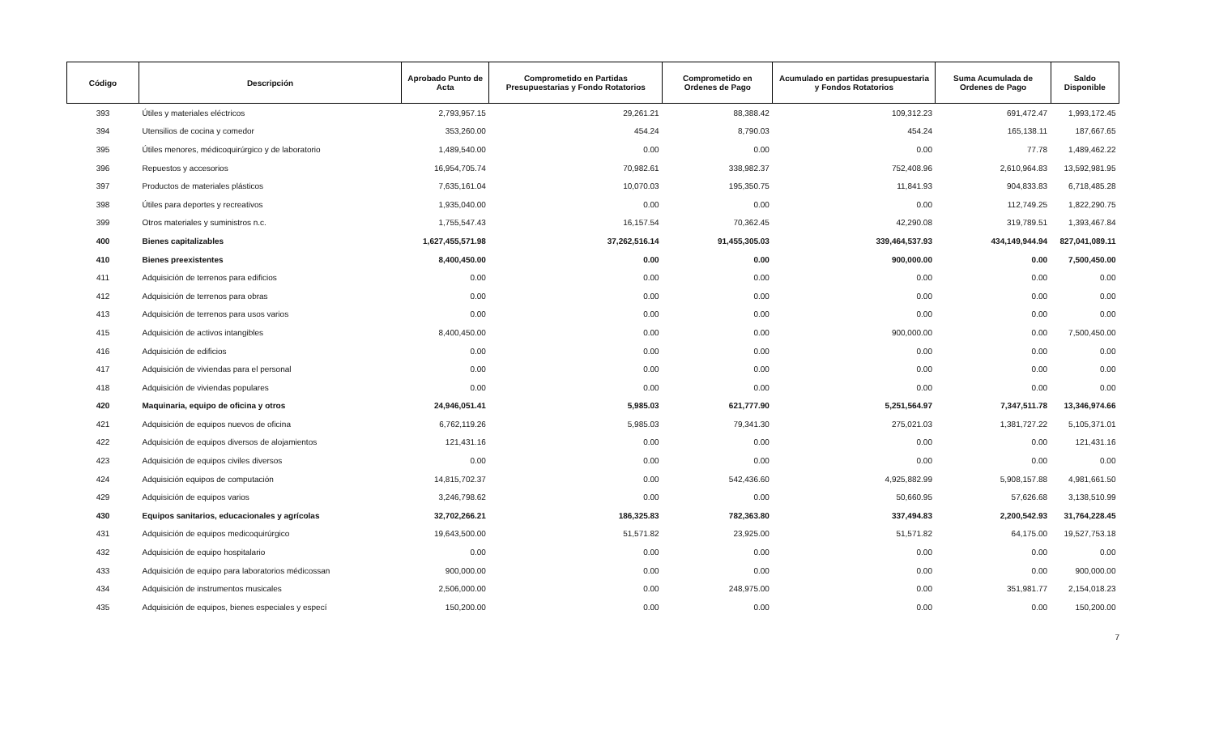| Código | Descripción | Aprobado Punto de Acta | Comprometido en Partidas Presupuestarias y Fondo Rotatorios | Comprometido en Ordenes de Pago | Acumulado en partidas presupuestaria y Fondos Rotatorios | Suma Acumulada de Ordenes de Pago | Saldo Disponible |
| --- | --- | --- | --- | --- | --- | --- | --- |
| 393 | Útiles y materiales eléctricos | 2,793,957.15 | 29,261.21 | 88,388.42 | 109,312.23 | 691,472.47 | 1,993,172.45 |
| 394 | Utensilios de cocina y comedor | 353,260.00 | 454.24 | 8,790.03 | 454.24 | 165,138.11 | 187,667.65 |
| 395 | Útiles menores, médicoquirúrgico y de laboratorio | 1,489,540.00 | 0.00 | 0.00 | 0.00 | 77.78 | 1,489,462.22 |
| 396 | Repuestos y accesorios | 16,954,705.74 | 70,982.61 | 338,982.37 | 752,408.96 | 2,610,964.83 | 13,592,981.95 |
| 397 | Productos de materiales plásticos | 7,635,161.04 | 10,070.03 | 195,350.75 | 11,841.93 | 904,833.83 | 6,718,485.28 |
| 398 | Útiles para deportes y recreativos | 1,935,040.00 | 0.00 | 0.00 | 0.00 | 112,749.25 | 1,822,290.75 |
| 399 | Otros materiales y suministros n.c. | 1,755,547.43 | 16,157.54 | 70,362.45 | 42,290.08 | 319,789.51 | 1,393,467.84 |
| 400 | Bienes capitalizables | 1,627,455,571.98 | 37,262,516.14 | 91,455,305.03 | 339,464,537.93 | 434,149,944.94 | 827,041,089.11 |
| 410 | Bienes preexistentes | 8,400,450.00 | 0.00 | 0.00 | 900,000.00 | 0.00 | 7,500,450.00 |
| 411 | Adquisición de terrenos para edificios | 0.00 | 0.00 | 0.00 | 0.00 | 0.00 | 0.00 |
| 412 | Adquisición de terrenos para obras | 0.00 | 0.00 | 0.00 | 0.00 | 0.00 | 0.00 |
| 413 | Adquisición de terrenos para usos varios | 0.00 | 0.00 | 0.00 | 0.00 | 0.00 | 0.00 |
| 415 | Adquisición de activos intangibles | 8,400,450.00 | 0.00 | 0.00 | 900,000.00 | 0.00 | 7,500,450.00 |
| 416 | Adquisición de edificios | 0.00 | 0.00 | 0.00 | 0.00 | 0.00 | 0.00 |
| 417 | Adquisición de viviendas para el personal | 0.00 | 0.00 | 0.00 | 0.00 | 0.00 | 0.00 |
| 418 | Adquisición de viviendas populares | 0.00 | 0.00 | 0.00 | 0.00 | 0.00 | 0.00 |
| 420 | Maquinaria, equipo de oficina y otros | 24,946,051.41 | 5,985.03 | 621,777.90 | 5,251,564.97 | 7,347,511.78 | 13,346,974.66 |
| 421 | Adquisición de equipos nuevos de oficina | 6,762,119.26 | 5,985.03 | 79,341.30 | 275,021.03 | 1,381,727.22 | 5,105,371.01 |
| 422 | Adquisición de equipos diversos de alojamientos | 121,431.16 | 0.00 | 0.00 | 0.00 | 0.00 | 121,431.16 |
| 423 | Adquisición de equipos civiles diversos | 0.00 | 0.00 | 0.00 | 0.00 | 0.00 | 0.00 |
| 424 | Adquisición equipos de computación | 14,815,702.37 | 0.00 | 542,436.60 | 4,925,882.99 | 5,908,157.88 | 4,981,661.50 |
| 429 | Adquisición de equipos varios | 3,246,798.62 | 0.00 | 0.00 | 50,660.95 | 57,626.68 | 3,138,510.99 |
| 430 | Equipos sanitarios, educacionales y agrícolas | 32,702,266.21 | 186,325.83 | 782,363.80 | 337,494.83 | 2,200,542.93 | 31,764,228.45 |
| 431 | Adquisición de equipos medicoquirúrgico | 19,643,500.00 | 51,571.82 | 23,925.00 | 51,571.82 | 64,175.00 | 19,527,753.18 |
| 432 | Adquisición de equipo hospitalario | 0.00 | 0.00 | 0.00 | 0.00 | 0.00 | 0.00 |
| 433 | Adquisición de equipo para laboratorios médicossan | 900,000.00 | 0.00 | 0.00 | 0.00 | 0.00 | 900,000.00 |
| 434 | Adquisición de instrumentos musicales | 2,506,000.00 | 0.00 | 248,975.00 | 0.00 | 351,981.77 | 2,154,018.23 |
| 435 | Adquisición de equipos, bienes especiales y especí | 150,200.00 | 0.00 | 0.00 | 0.00 | 0.00 | 150,200.00 |
7